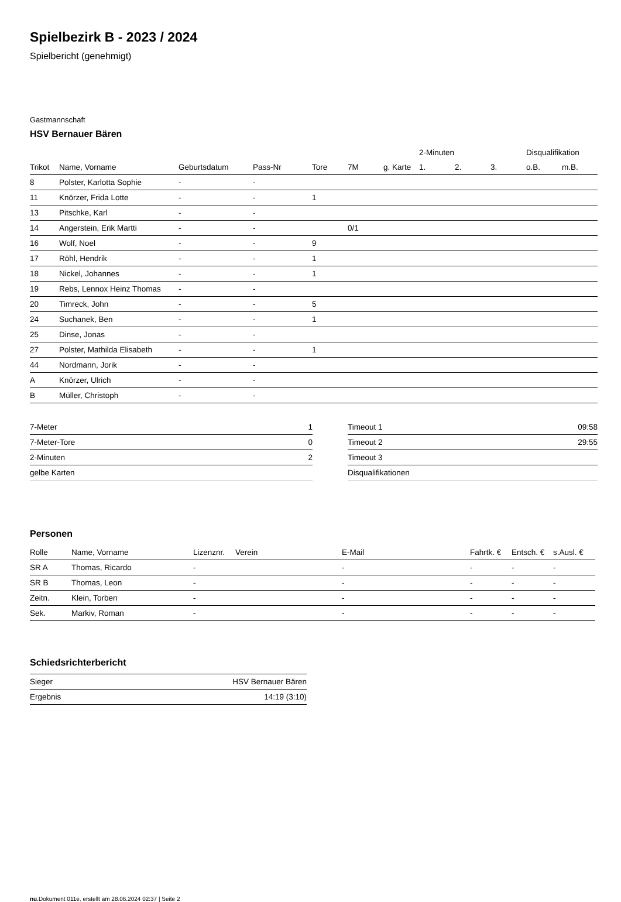Spielbezirk B - 2023 / 2024
Spielbericht (genehmigt)
Gastmannschaft
HSV Bernauer Bären
| | | | | | | | 2-Minuten | | | Disqualifikation | |
| --- | --- | --- | --- | --- | --- | --- | --- | --- | --- | --- | --- |
| Trikot | Name, Vorname | Geburtsdatum | Pass-Nr | Tore | 7M | g. Karte | 1. | 2. | 3. | o.B. | m.B. |
| 8 | Polster, Karlotta Sophie | - | - | | | | | | | | |
| 11 | Knörzer, Frida Lotte | - | - | 1 | | | | | | | |
| 13 | Pitschke, Karl | - | - | | | | | | | | |
| 14 | Angerstein, Erik Martti | - | - | | 0/1 | | | | | | |
| 16 | Wolf, Noel | - | - | 9 | | | | | | | |
| 17 | Röhl, Hendrik | - | - | 1 | | | | | | | |
| 18 | Nickel, Johannes | - | - | 1 | | | | | | | |
| 19 | Rebs, Lennox Heinz Thomas | - | - | | | | | | | | |
| 20 | Timreck, John | - | - | 5 | | | | | | | |
| 24 | Suchanek, Ben | - | - | 1 | | | | | | | |
| 25 | Dinse, Jonas | - | - | | | | | | | | |
| 27 | Polster, Mathilda Elisabeth | - | - | 1 | | | | | | | |
| 44 | Nordmann, Jorik | - | - | | | | | | | | |
| A | Knörzer, Ulrich | - | - | | | | | | | | |
| B | Müller, Christoph | - | - | | | | | | | | |
| 7-Meter | 1 |
| 7-Meter-Tore | 0 |
| 2-Minuten | 2 |
| gelbe Karten | |
| Timeout 1 | 09:58 |
| Timeout 2 | 29:55 |
| Timeout 3 | |
| Disqualifikationen | |
Personen
| Rolle | Name, Vorname | Lizenznr. | Verein | E-Mail | Fahrtk. € | Entsch. € | s.Ausl. € |
| --- | --- | --- | --- | --- | --- | --- | --- |
| SR A | Thomas, Ricardo | - | | - | - | - | - |
| SR B | Thomas, Leon | - | | - | - | - | - |
| Zeitn. | Klein, Torben | - | | - | - | - | - |
| Sek. | Markiv, Roman | - | | - | - | - | - |
Schiedsrichterbericht
| Sieger | HSV Bernauer Bären |
| Ergebnis | 14:19 (3:10) |
nu.Dokument 011e, erstellt am 28.06.2024 02:37 | Seite 2